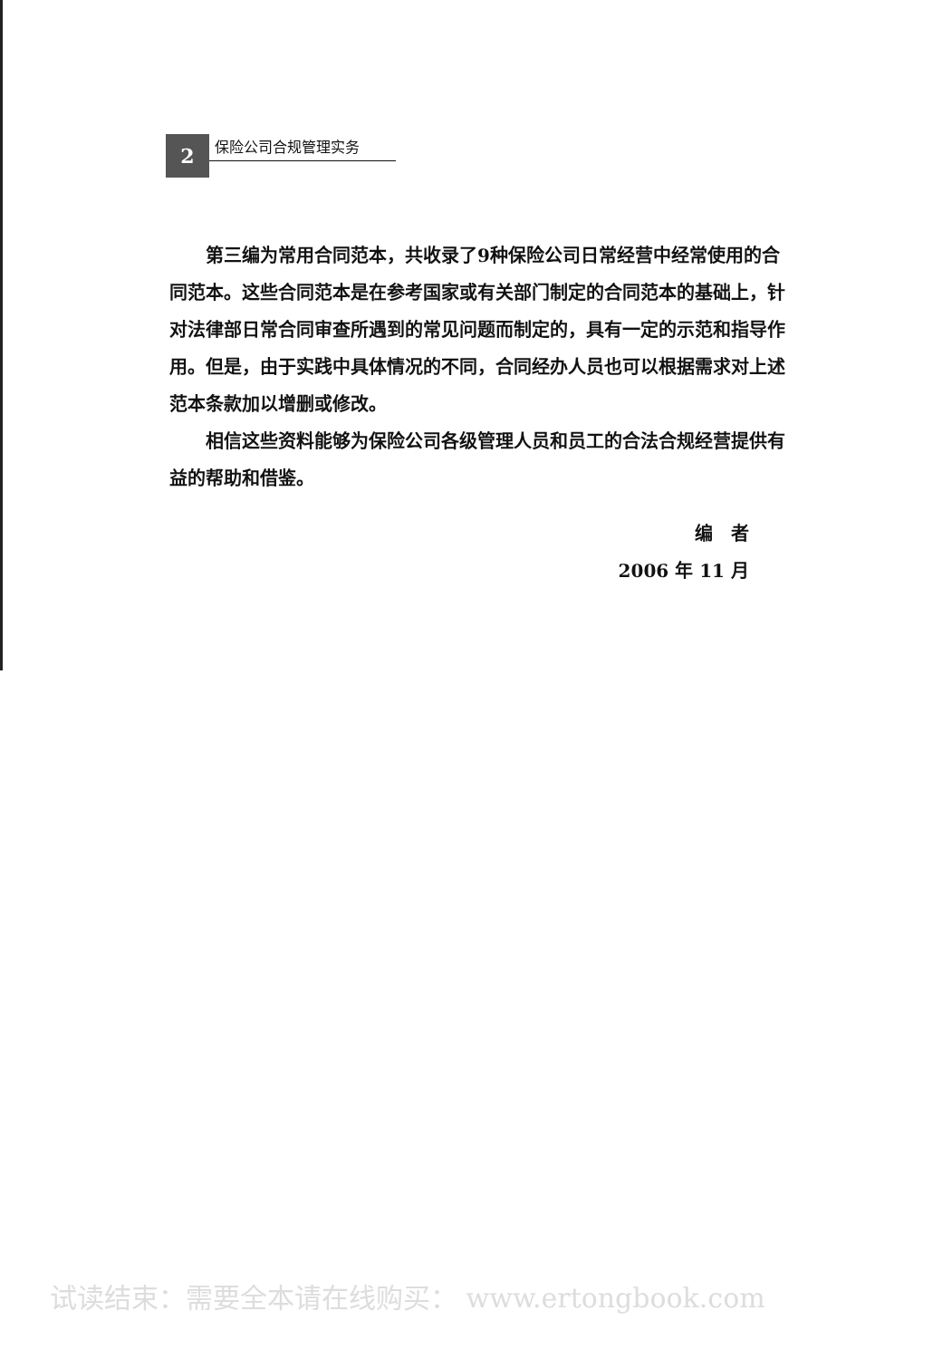2
保险公司合规管理实务
第三编为常用合同范本，共收录了9种保险公司日常经营中经常使用的合同范本。这些合同范本是在参考国家或有关部门制定的合同范本的基础上，针对法律部日常合同审查所遇到的常见问题而制定的，具有一定的示范和指导作用。但是，由于实践中具体情况的不同，合同经办人员也可以根据需求对上述范本条款加以增删或修改。
相信这些资料能够为保险公司各级管理人员和员工的合法合规经营提供有益的帮助和借鉴。
编　者
2006 年 11 月
试读结束：需要全本请在线购买： www.ertongbook.com